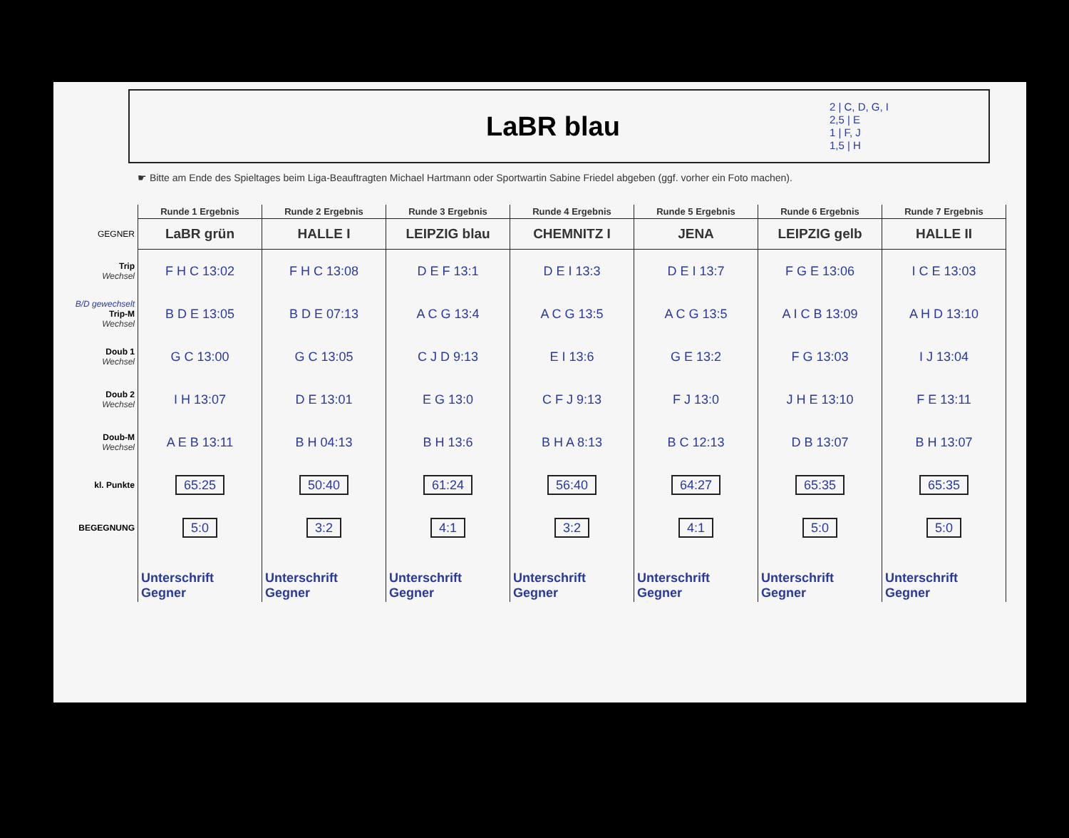LaBR blau
2 | C, D, G, I
2,5 | E
1 | F, J
1,5 | H
☛ Bitte am Ende des Spieltages beim Liga-Beauftragten Michael Hartmann oder Sportwartin Sabine Friedel abgeben (ggf. vorher ein Foto machen).
| | Runde 1 Ergebnis | Runde 2 Ergebnis | Runde 3 Ergebnis | Runde 4 Ergebnis | Runde 5 Ergebnis | Runde 6 Ergebnis | Runde 7 Ergebnis |
| --- | --- | --- | --- | --- | --- | --- | --- |
| GEGNER | LaBR grün | HALLE I | LEIPZIG blau | CHEMNITZ I | JENA | LEIPZIG gelb | HALLE II |
| Trip Wechsel | F H C 13:02 | F H C 13:08 | D E F 13:1 | D E I 13:3 | D E I 13:7 | F G E 13:06 | I C E 13:03 |
| B/D gewechselt Trip-M Wechsel | B D E 13:05 | B D E 07:13 | A C G 13:4 | A C G 13:5 | A C G 13:5 | A I C B 13:09 | A H D 13:10 |
| Doub 1 Wechsel | G C 13:00 | G C 13:05 | C J D 9:13 | E I 13:6 | G E 13:2 | F G 13:03 | I J 13:04 |
| Doub 2 Wechsel | I H 13:07 | D E 13:01 | E G 13:0 | C F J 9:13 | F J 13:0 | J H E 13:10 | F E 13:11 |
| Doub-M Wechsel | A E B 13:11 | B H 04:13 | B H 13:6 | B H A 8:13 | B C 12:13 | D B 13:07 | B H 13:07 |
| kl. Punkte | 65:25 | 50:40 | 61:24 | 56:40 | 64:27 | 65:35 | 65:35 |
| BEGEGNUNG | 5:0 | 3:2 | 4:1 | 3:2 | 4:1 | 5:0 | 5:0 |
| | Unterschrift Gegner | Unterschrift Gegner | Unterschrift Gegner | Unterschrift Gegner | Unterschrift Gegner | Unterschrift Gegner | Unterschrift Gegner |